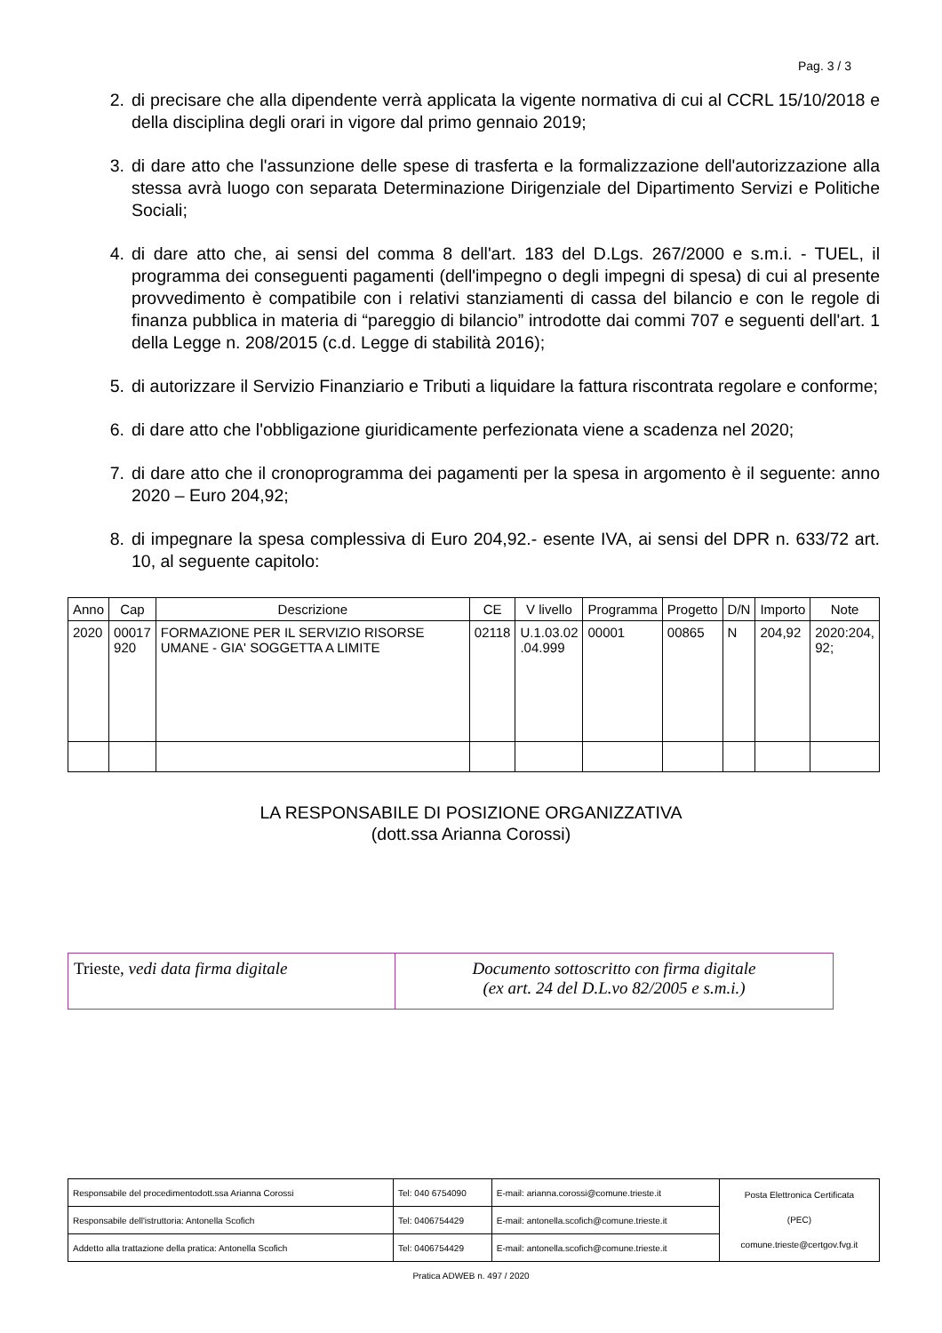Pag. 3 / 3
2. di precisare che alla dipendente verrà applicata la vigente normativa di cui al CCRL 15/10/2018 e della disciplina degli orari in vigore dal primo gennaio 2019;
3. di dare atto che l'assunzione delle spese di trasferta e la formalizzazione dell'autorizzazione alla stessa avrà luogo con separata Determinazione Dirigenziale del Dipartimento Servizi e Politiche Sociali;
4. di dare atto che, ai sensi del comma 8 dell'art. 183 del D.Lgs. 267/2000 e s.m.i. - TUEL, il programma dei conseguenti pagamenti (dell'impegno o degli impegni di spesa) di cui al presente provvedimento è compatibile con i relativi stanziamenti di cassa del bilancio e con le regole di finanza pubblica in materia di “pareggio di bilancio” introdotte dai commi 707 e seguenti dell'art. 1 della Legge n. 208/2015 (c.d. Legge di stabilità 2016);
5. di autorizzare il Servizio Finanziario e Tributi a liquidare la fattura riscontrata regolare e conforme;
6. di dare atto che l'obbligazione giuridicamente perfezionata viene a scadenza nel 2020;
7. di dare atto che il cronoprogramma dei pagamenti per la spesa in argomento è il seguente: anno 2020 – Euro 204,92;
8. di impegnare la spesa complessiva di Euro 204,92.- esente IVA, ai sensi del DPR n. 633/72 art. 10, al seguente capitolo:
| Anno | Cap | Descrizione | CE | V livello | Programma | Progetto | D/N | Importo | Note |
| --- | --- | --- | --- | --- | --- | --- | --- | --- | --- |
| 2020 | 00017 920 | FORMAZIONE PER IL SERVIZIO RISORSE UMANE - GIA' SOGGETTA A LIMITE | 02118 | U.1.03.02 .04.999 | 00001 | 00865 | N | 204,92 | 2020:204, 92; |
LA RESPONSABILE DI POSIZIONE ORGANIZZATIVA
(dott.ssa Arianna Corossi)
| Trieste, vedi data firma digitale | Documento sottoscritto con firma digitale (ex art. 24 del D.L.vo 82/2005 e s.m.i.) |
| Responsabile del procedimentodott.ssa Arianna Corossi | Tel: 040 6754090 | E-mail: arianna.corossi@comune.trieste.it | Posta Elettronica Certificata (PEC) comune.trieste@certgov.fvg.it |
| Responsabile dell'istruttoria: Antonella Scofich | Tel: 0406754429 | E-mail: antonella.scofich@comune.trieste.it | |
| Addetto alla trattazione della pratica: Antonella Scofich | Tel: 0406754429 | E-mail: antonella.scofich@comune.trieste.it | |
Pratica ADWEB n. 497 / 2020